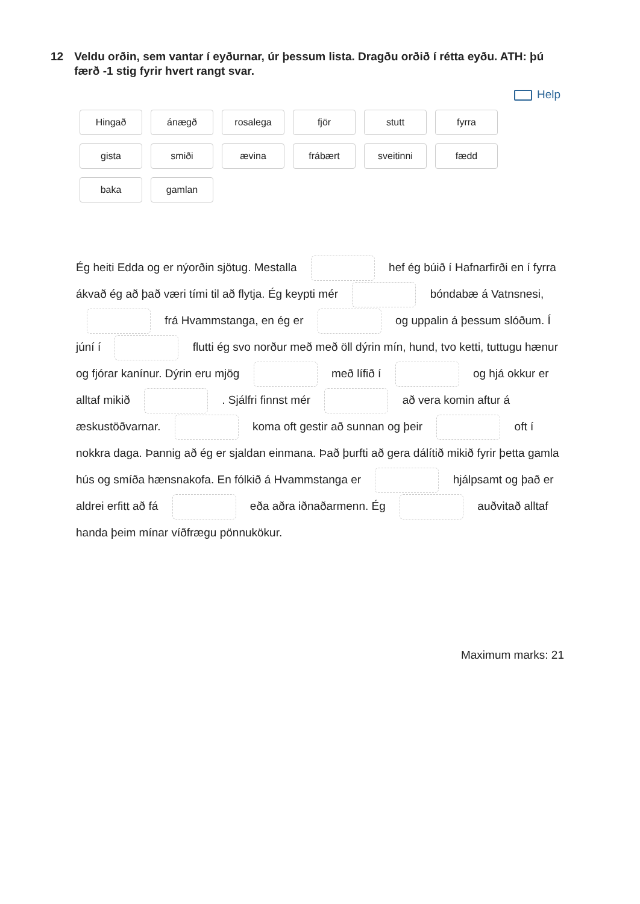12 Veldu orðin, sem vantar í eyðurnar, úr þessum lista. Dragðu orðið í rétta eyðu. ATH: þú færð -1 stig fyrir hvert rangt svar.
Help
Hingað
ánægð
rosalega
fjör
stutt
fyrra
gista
smiði
ævina
frábært
sveitinni
fædd
baka
gamlan
Ég heiti Edda og er nýorðin sjötug. Mestalla hef ég búið í Hafnarfirði en í fyrra ákvað ég að það væri tími til að flytja. Ég keypti mér bóndabæ á Vatnsnesi, frá Hvammstanga, en ég er og uppalin á þessum slóðum. Í júní í flutti ég svo norður með með öll dýrin mín, hund, tvo ketti, tuttugu hænur og fjórar kanínur. Dýrin eru mjög með lífið í og hjá okkur er alltaf mikið . Sjálfri finnst mér að vera komin aftur á æskustöðvarnar. koma oft gestir að sunnan og þeir oft í nokkra daga. Þannig að ég er sjaldan einmana. Það þurfti að gera dálítið mikið fyrir þetta gamla hús og smíða hænsnakofa. En fólkið á Hvammstanga er hjálpsamt og það er aldrei erfitt að fá eða aðra iðnaðarmenn. Ég auðvitað alltaf handa þeim mínar víðfrægu pönnukökur.
Maximum marks: 21